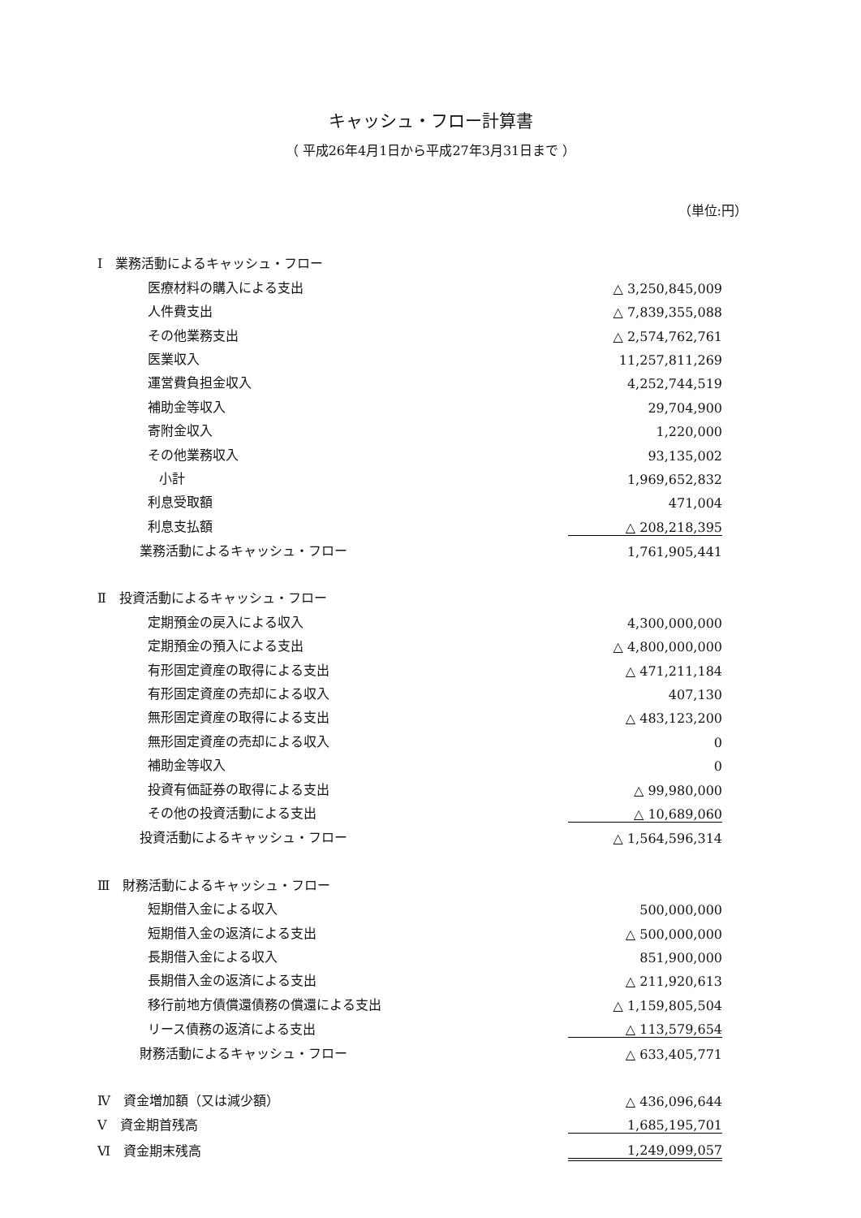キャッシュ・フロー計算書
（ 平成26年4月1日から平成27年3月31日まで ）
（単位:円）
| Ⅰ 業務活動によるキャッシュ・フロー | |
| 医療材料の購入による支出 | △ 3,250,845,009 |
| 人件費支出 | △ 7,839,355,088 |
| その他業務支出 | △ 2,574,762,761 |
| 医業収入 | 11,257,811,269 |
| 運営費負担金収入 | 4,252,744,519 |
| 補助金等収入 | 29,704,900 |
| 寄附金収入 | 1,220,000 |
| その他業務収入 | 93,135,002 |
| 小計 | 1,969,652,832 |
| 利息受取額 | 471,004 |
| 利息支払額 | △ 208,218,395 |
| 業務活動によるキャッシュ・フロー | 1,761,905,441 |
| Ⅱ 投資活動によるキャッシュ・フロー | |
| 定期預金の戻入による収入 | 4,300,000,000 |
| 定期預金の預入による支出 | △ 4,800,000,000 |
| 有形固定資産の取得による支出 | △ 471,211,184 |
| 有形固定資産の売却による収入 | 407,130 |
| 無形固定資産の取得による支出 | △ 483,123,200 |
| 無形固定資産の売却による収入 | 0 |
| 補助金等収入 | 0 |
| 投資有価証券の取得による支出 | △ 99,980,000 |
| その他の投資活動による支出 | △ 10,689,060 |
| 投資活動によるキャッシュ・フロー | △ 1,564,596,314 |
| Ⅲ 財務活動によるキャッシュ・フロー | |
| 短期借入金による収入 | 500,000,000 |
| 短期借入金の返済による支出 | △ 500,000,000 |
| 長期借入金による収入 | 851,900,000 |
| 長期借入金の返済による支出 | △ 211,920,613 |
| 移行前地方債償還債務の償還による支出 | △ 1,159,805,504 |
| リース債務の返済による支出 | △ 113,579,654 |
| 財務活動によるキャッシュ・フロー | △ 633,405,771 |
| Ⅳ 資金増加額（又は減少額） | △ 436,096,644 |
| Ⅴ 資金期首残高 | 1,685,195,701 |
| Ⅵ 資金期末残高 | 1,249,099,057 |